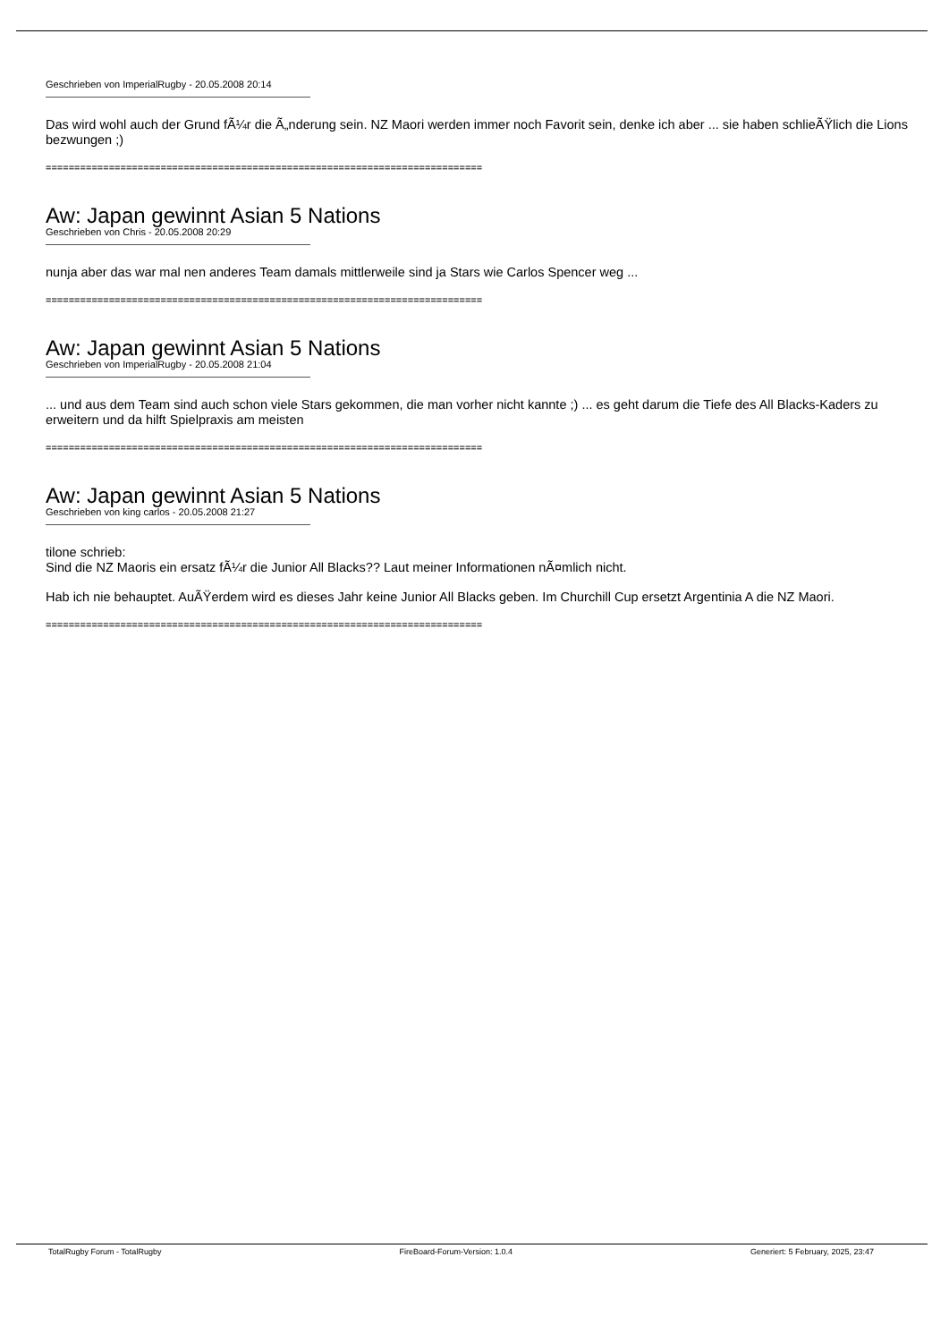Geschrieben von ImperialRugby - 20.05.2008 20:14
Das wird wohl auch der Grund fÃ¼r die Ã„nderung sein. NZ Maori werden immer noch Favorit sein, denke ich aber ... sie haben schlieÃŸlich die Lions bezwungen ;)
============================================================================
Aw: Japan gewinnt Asian 5 Nations
Geschrieben von Chris - 20.05.2008 20:29
nunja aber das war mal nen anderes Team damals mittlerweile sind ja Stars wie Carlos Spencer weg ...
============================================================================
Aw: Japan gewinnt Asian 5 Nations
Geschrieben von ImperialRugby - 20.05.2008 21:04
... und aus dem Team sind auch schon viele Stars gekommen, die man vorher nicht kannte ;) ... es geht darum die Tiefe des All Blacks-Kaders zu erweitern und da hilft Spielpraxis am meisten
============================================================================
Aw: Japan gewinnt Asian 5 Nations
Geschrieben von king carlos - 20.05.2008 21:27
tilone schrieb:
Sind die NZ Maoris ein ersatz fÃ¼r die Junior All Blacks?? Laut meiner Informationen nÃ¤mlich nicht.
Hab ich nie behauptet. AuÃŸerdem wird es dieses Jahr keine Junior All Blacks geben. Im Churchill Cup ersetzt Argentinia A die NZ Maori.
============================================================================
TotalRugby Forum - TotalRugby FireBoard-Forum-Version: 1.0.4 Generiert: 5 February, 2025, 23:47